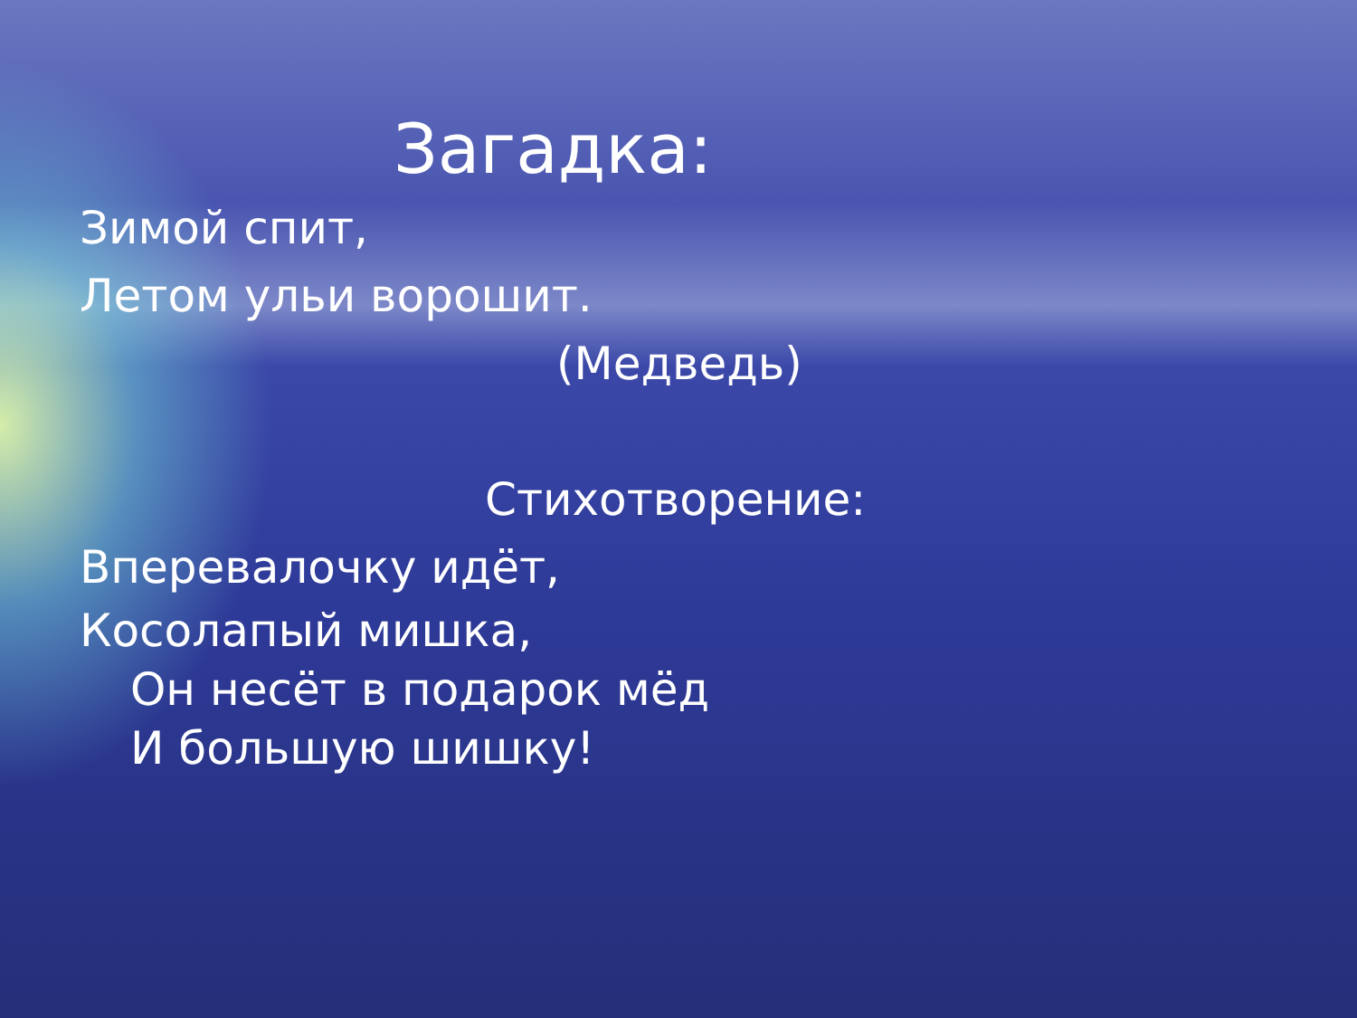Загадка:
Зимой спит,
Летом ульи ворошит.
(Медведь)
Стихотворение:
Вперевалочку идёт,
Косолапый мишка,
Он несёт в подарок мёд
И большую шишку!